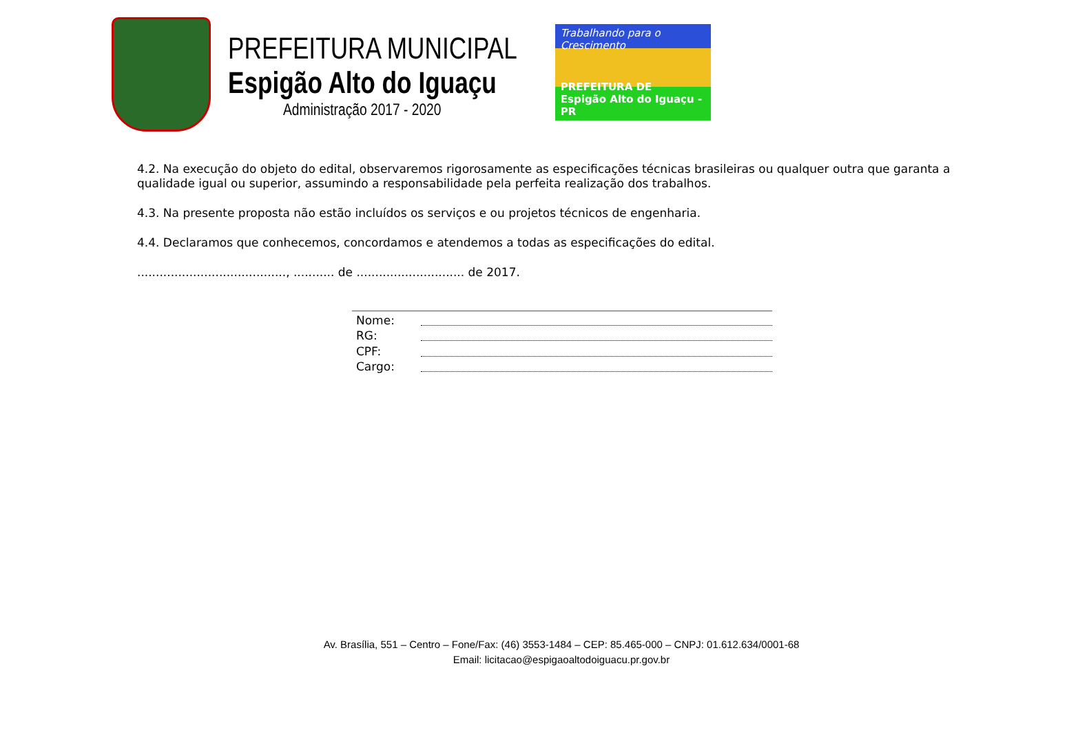PREFEITURA MUNICIPAL
Espigão Alto do Iguaçu
Administração 2017 - 2020
Trabalhando para o Crescimento
PREFEITURA DE
Espigão Alto do Iguaçu - PR
4.2. Na execução do objeto do edital, observaremos rigorosamente as especificações técnicas brasileiras ou qualquer outra que garanta a qualidade igual ou superior, assumindo a responsabilidade pela perfeita realização dos trabalhos.
4.3. Na presente proposta não estão incluídos os serviços e ou projetos técnicos de engenharia.
4.4. Declaramos que conhecemos, concordamos e atendemos a todas as especificações do edital.
........................................, ........... de ............................. de 2017.
Nome:
RG:
CPF:
Cargo:
Av. Brasília, 551 – Centro – Fone/Fax: (46) 3553-1484 – CEP: 85.465-000 – CNPJ: 01.612.634/0001-68
Email: licitacao@espigaoaltodoiguacu.pr.gov.br